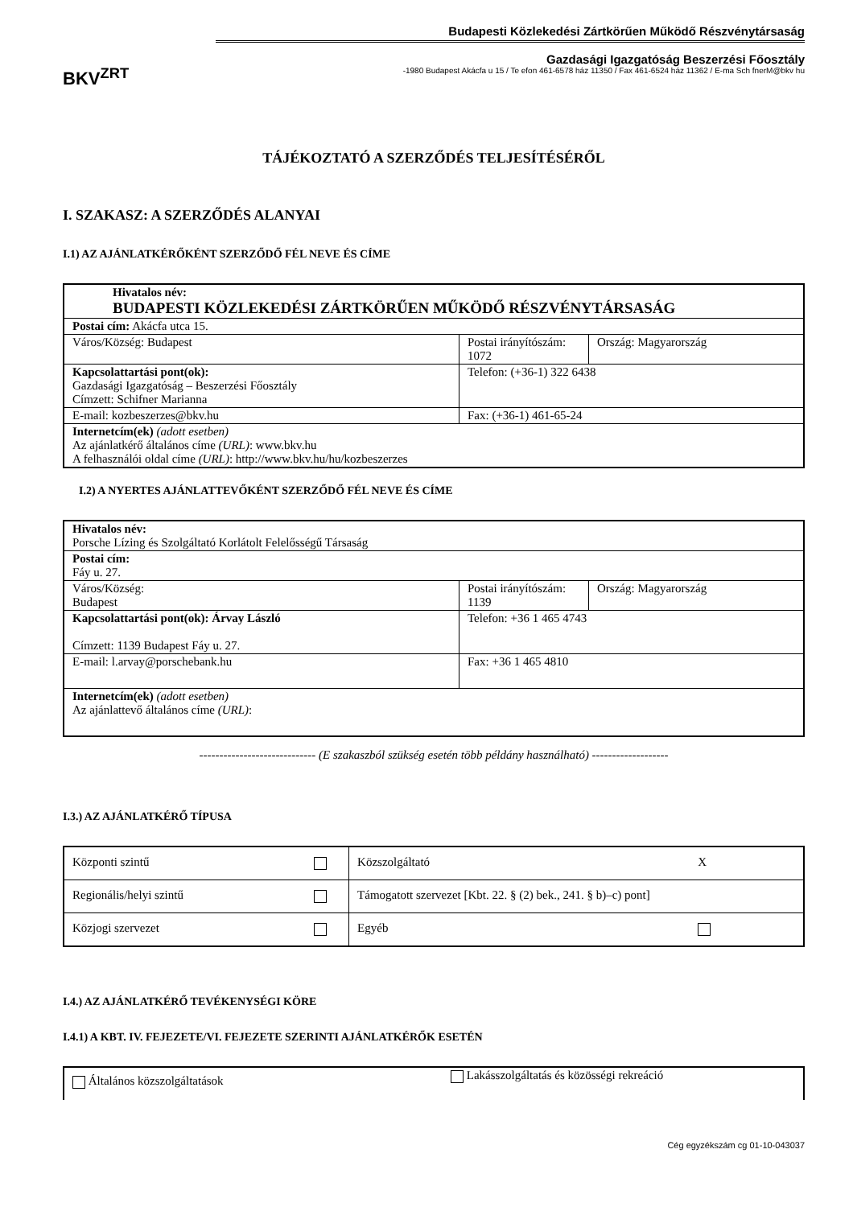BKV<sup>ZRT</sup>
Budapesti Közlekedési Zártkörűen Működő Részvénytársaság
Gazdasági Igazgatóság Beszerzési Főosztály
-1980 Budapest Akácfa u 15 / Te efon 461-6578 ház 11350 / Fax 461-6524 ház 11362 / E-ma Sch fnerM@bkv hu
TÁJÉKOZTATÓ A SZERZŐDÉS TELJESÍTÉSÉRŐL
I. SZAKASZ: A SZERZŐDÉS ALANYAI
I.1) AZ AJÁNLATKÉRŐKÉNT SZERZŐDŐ FÉL NEVE ÉS CÍME
| Hivatalos név: BUDAPESTI KÖZLEKEDÉSI ZÁRTKÖRŰEN MŰKÖDŐ RÉSZVÉNYTÁRSASÁG | | |
| Postai cím: Akácfa utca 15. | | |
| Város/Község: Budapest | Postai irányítószám: 1072 | Ország: Magyarország |
| Kapcsolattartási pont(ok): Gazdasági Igazgatóság – Beszerzési Főosztály Címzett: Schifner Marianna | Telefon: (+36-1) 322 6438 | |
| E-mail: kozbeszerzes@bkv.hu | Fax: (+36-1) 461-65-24 | |
| Internetcím(ek) (adott esetben) Az ajánlatkérő általános címe (URL) : www.bkv.hu A felhasználói oldal címe (URL) : http://www.bkv.hu/hu/kozbeszerzes | | |
I.2) A NYERTES AJÁNLATTEVŐKÉNT SZERZŐDŐ FÉL NEVE ÉS CÍME
| Hivatalos név: Porsche Lízing és Szolgáltató Korlátolt Felelősségű Társaság | | |
| Postai cím: Fáy u. 27. | | |
| Város/Község: Budapest | Postai irányítószám: 1139 | Ország: Magyarország |
| Kapcsolattartási pont(ok): Árvay László Címzett: 1139 Budapest Fáy u. 27. | Telefon: +36 1 465 4743 | |
| E-mail: l.arvay@porschebank.hu | Fax: +36 1 465 4810 | |
| Internetcím(ek) (adott esetben) Az ajánlattevő általános címe (URL) : | | |
----------------------------- (E szakaszból szükség esetén több példány használható) -------------------
I.3.) AZ AJÁNLATKÉRŐ TÍPUSA
| Központi szintű | | Közszolgáltató | X |
| Regionális/helyi szintű | | Támogatott szervezet [Kbt. 22. § (2) bek., 241. § b)–c) pont] | |
| Közjogi szervezet | | Egyéb | |
I.4.) AZ AJÁNLATKÉRŐ TEVÉKENYSÉGI KÖRE
I.4.1) A KBT. IV. FEJEZETE/VI. FEJEZETE SZERINTI AJÁNLATKÉRŐK ESETÉN
| Általános közszolgáltatások | Lakásszolgáltatás és közösségi rekreáció |
Cég egyzékszám cg 01-10-043037